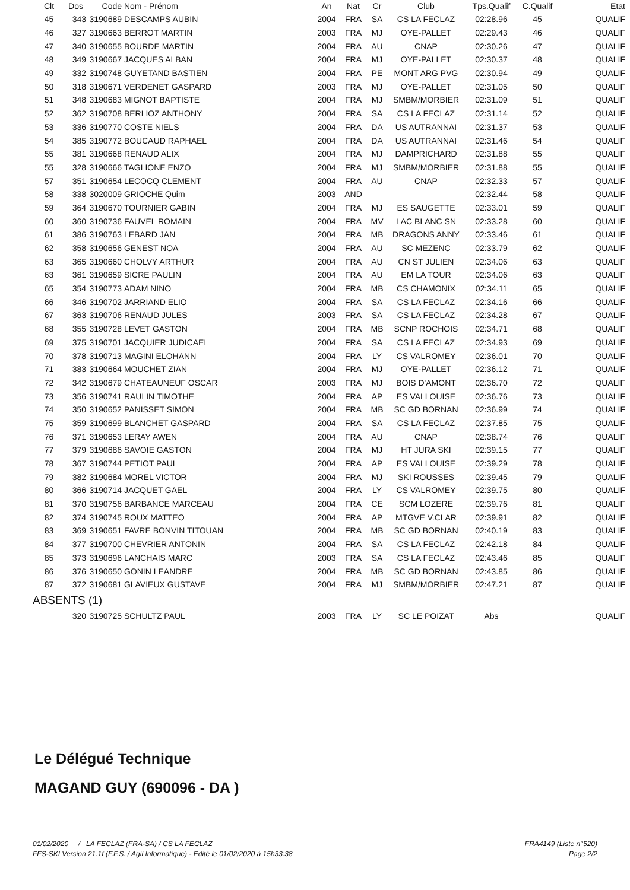| Clt | Dos | Code | Nom - Prénom | An | Nat | Cr | Club | Tps.Qualif | C.Qualif | Etat |
| --- | --- | --- | --- | --- | --- | --- | --- | --- | --- | --- |
| 45 | 343 | 3190689 | DESCAMPS AUBIN | 2004 | FRA | SA | CS LA FECLAZ | 02:28.96 | 45 | QUALIF |
| 46 | 327 | 3190663 | BERROT MARTIN | 2003 | FRA | MJ | OYE-PALLET | 02:29.43 | 46 | QUALIF |
| 47 | 340 | 3190655 | BOURDE MARTIN | 2004 | FRA | AU | CNAP | 02:30.26 | 47 | QUALIF |
| 48 | 349 | 3190667 | JACQUES ALBAN | 2004 | FRA | MJ | OYE-PALLET | 02:30.37 | 48 | QUALIF |
| 49 | 332 | 3190748 | GUYETAND BASTIEN | 2004 | FRA | PE | MONT ARG PVG | 02:30.94 | 49 | QUALIF |
| 50 | 318 | 3190671 | VERDENET GASPARD | 2003 | FRA | MJ | OYE-PALLET | 02:31.05 | 50 | QUALIF |
| 51 | 348 | 3190683 | MIGNOT BAPTISTE | 2004 | FRA | MJ | SMBM/MORBIER | 02:31.09 | 51 | QUALIF |
| 52 | 362 | 3190708 | BERLIOZ ANTHONY | 2004 | FRA | SA | CS LA FECLAZ | 02:31.14 | 52 | QUALIF |
| 53 | 336 | 3190770 | COSTE NIELS | 2004 | FRA | DA | US AUTRANNAI | 02:31.37 | 53 | QUALIF |
| 54 | 385 | 3190772 | BOUCAUD RAPHAEL | 2004 | FRA | DA | US AUTRANNAI | 02:31.46 | 54 | QUALIF |
| 55 | 381 | 3190668 | RENAUD ALIX | 2004 | FRA | MJ | DAMPRICHARD | 02:31.88 | 55 | QUALIF |
| 55 | 328 | 3190666 | TAGLIONE ENZO | 2004 | FRA | MJ | SMBM/MORBIER | 02:31.88 | 55 | QUALIF |
| 57 | 351 | 3190654 | LECOCQ CLEMENT | 2004 | FRA | AU | CNAP | 02:32.33 | 57 | QUALIF |
| 58 | 338 | 3020009 | GRIOCHE Quim | 2003 | AND | | | 02:32.44 | 58 | QUALIF |
| 59 | 364 | 3190670 | TOURNIER GABIN | 2004 | FRA | MJ | ES SAUGETTE | 02:33.01 | 59 | QUALIF |
| 60 | 360 | 3190736 | FAUVEL ROMAIN | 2004 | FRA | MV | LAC BLANC SN | 02:33.28 | 60 | QUALIF |
| 61 | 386 | 3190763 | LEBARD JAN | 2004 | FRA | MB | DRAGONS ANNY | 02:33.46 | 61 | QUALIF |
| 62 | 358 | 3190656 | GENEST NOA | 2004 | FRA | AU | SC MEZENC | 02:33.79 | 62 | QUALIF |
| 63 | 365 | 3190660 | CHOLVY ARTHUR | 2004 | FRA | AU | CN ST JULIEN | 02:34.06 | 63 | QUALIF |
| 63 | 361 | 3190659 | SICRE PAULIN | 2004 | FRA | AU | EM LA TOUR | 02:34.06 | 63 | QUALIF |
| 65 | 354 | 3190773 | ADAM NINO | 2004 | FRA | MB | CS CHAMONIX | 02:34.11 | 65 | QUALIF |
| 66 | 346 | 3190702 | JARRIAND ELIO | 2004 | FRA | SA | CS LA FECLAZ | 02:34.16 | 66 | QUALIF |
| 67 | 363 | 3190706 | RENAUD JULES | 2003 | FRA | SA | CS LA FECLAZ | 02:34.28 | 67 | QUALIF |
| 68 | 355 | 3190728 | LEVET GASTON | 2004 | FRA | MB | SCNP ROCHOIS | 02:34.71 | 68 | QUALIF |
| 69 | 375 | 3190701 | JACQUIER JUDICAEL | 2004 | FRA | SA | CS LA FECLAZ | 02:34.93 | 69 | QUALIF |
| 70 | 378 | 3190713 | MAGINI ELOHANN | 2004 | FRA | LY | CS VALROMEY | 02:36.01 | 70 | QUALIF |
| 71 | 383 | 3190664 | MOUCHET ZIAN | 2004 | FRA | MJ | OYE-PALLET | 02:36.12 | 71 | QUALIF |
| 72 | 342 | 3190679 | CHATEAUNEUF OSCAR | 2003 | FRA | MJ | BOIS D'AMONT | 02:36.70 | 72 | QUALIF |
| 73 | 356 | 3190741 | RAULIN TIMOTHE | 2004 | FRA | AP | ES VALLOUISE | 02:36.76 | 73 | QUALIF |
| 74 | 350 | 3190652 | PANISSET SIMON | 2004 | FRA | MB | SC GD BORNAN | 02:36.99 | 74 | QUALIF |
| 75 | 359 | 3190699 | BLANCHET GASPARD | 2004 | FRA | SA | CS LA FECLAZ | 02:37.85 | 75 | QUALIF |
| 76 | 371 | 3190653 | LERAY AWEN | 2004 | FRA | AU | CNAP | 02:38.74 | 76 | QUALIF |
| 77 | 379 | 3190686 | SAVOIE GASTON | 2004 | FRA | MJ | HT JURA SKI | 02:39.15 | 77 | QUALIF |
| 78 | 367 | 3190744 | PETIOT PAUL | 2004 | FRA | AP | ES VALLOUISE | 02:39.29 | 78 | QUALIF |
| 79 | 382 | 3190684 | MOREL VICTOR | 2004 | FRA | MJ | SKI ROUSSES | 02:39.45 | 79 | QUALIF |
| 80 | 366 | 3190714 | JACQUET GAEL | 2004 | FRA | LY | CS VALROMEY | 02:39.75 | 80 | QUALIF |
| 81 | 370 | 3190756 | BARBANCE MARCEAU | 2004 | FRA | CE | SCM LOZERE | 02:39.76 | 81 | QUALIF |
| 82 | 374 | 3190745 | ROUX MATTEO | 2004 | FRA | AP | MTGVE V.CLAR | 02:39.91 | 82 | QUALIF |
| 83 | 369 | 3190651 | FAVRE BONVIN TITOUAN | 2004 | FRA | MB | SC GD BORNAN | 02:40.19 | 83 | QUALIF |
| 84 | 377 | 3190700 | CHEVRIER ANTONIN | 2004 | FRA | SA | CS LA FECLAZ | 02:42.18 | 84 | QUALIF |
| 85 | 373 | 3190696 | LANCHAIS MARC | 2003 | FRA | SA | CS LA FECLAZ | 02:43.46 | 85 | QUALIF |
| 86 | 376 | 3190650 | GONIN LEANDRE | 2004 | FRA | MB | SC GD BORNAN | 02:43.85 | 86 | QUALIF |
| 87 | 372 | 3190681 | GLAVIEUX GUSTAVE | 2004 | FRA | MJ | SMBM/MORBIER | 02:47.21 | 87 | QUALIF |
| ABSENTS (1) | | | | | | | | | | |
| | 320 | 3190725 | SCHULTZ PAUL | 2003 | FRA | LY | SC LE POIZAT | Abs | | QUALIF |
Le Délégué Technique
MAGAND GUY (690096 - DA )
01/02/2020 / LA FECLAZ (FRA-SA) / CS LA FECLAZ FRA4149 (Liste n°520)
FFS-SKI Version 21.1f (F.F.S. / Agil Informatique) - Edité le 01/02/2020 à 15h33:38 Page 2/2